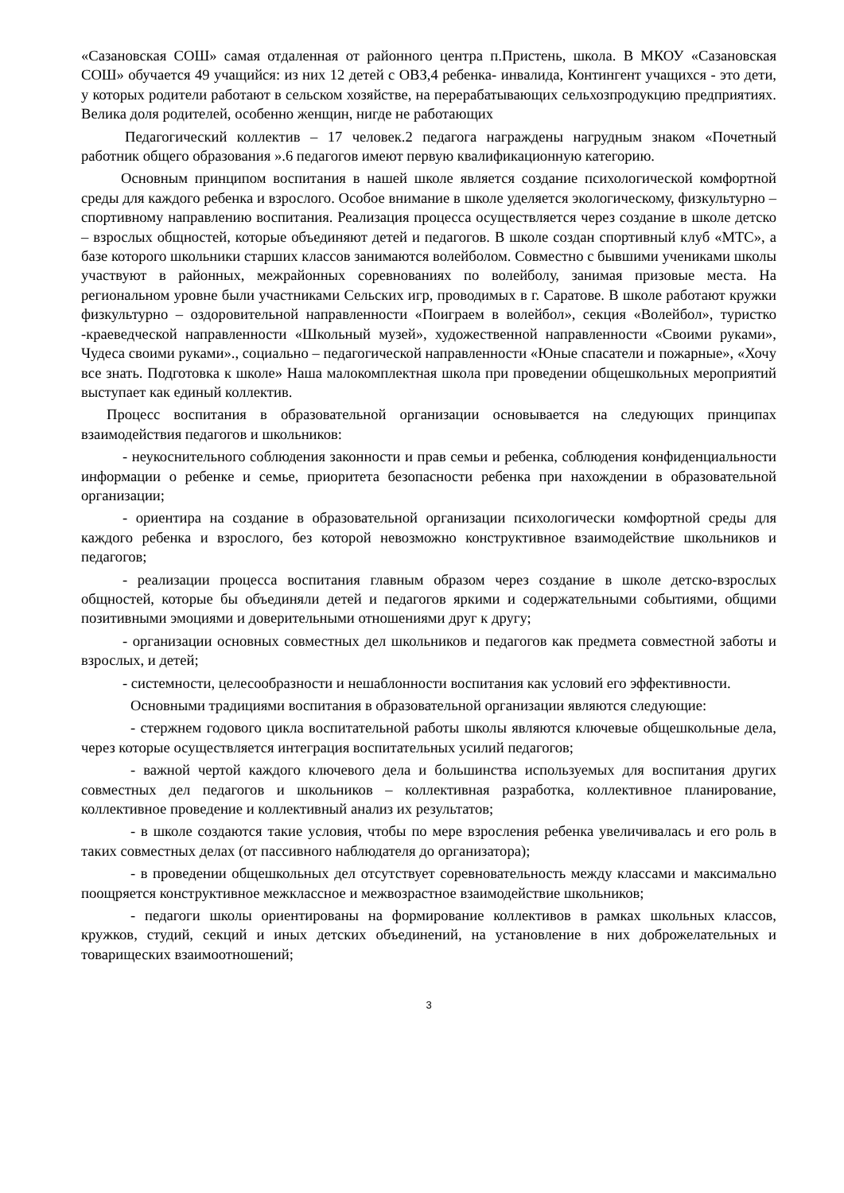«Сазановская СОШ» самая отдаленная от районного центра п.Пристень, школа. В МКОУ «Сазановская СОШ» обучается 49 учащийся: из них 12 детей с ОВЗ,4 ребенка- инвалида, Контингент учащихся - это дети, у которых родители работают в сельском хозяйстве, на перерабатывающих сельхозпродукцию предприятиях. Велика доля родителей, особенно женщин, нигде не работающих
Педагогический коллектив – 17 человек.2 педагога награждены нагрудным знаком «Почетный работник общего образования ».6 педагогов имеют первую квалификационную категорию.
Основным принципом воспитания в нашей школе является создание психологической комфортной среды для каждого ребенка и взрослого. Особое внимание в школе уделяется экологическому, физкультурно – спортивному направлению воспитания. Реализация процесса осуществляется через создание в школе детско – взрослых общностей, которые объединяют детей и педагогов. В школе создан спортивный клуб «МТС», а базе которого школьники старших классов занимаются волейболом. Совместно с бывшими учениками школы участвуют в районных, межрайонных соревнованиях по волейболу, занимая призовые места. На региональном уровне были участниками Сельских игр, проводимых в г. Саратове. В школе работают кружки физкультурно – оздоровительной направленности «Поиграем в волейбол», секция «Волейбол», туристко -краеведческой направленности «Школьный музей», художественной направленности «Своими руками», Чудеса своими руками»., социально – педагогической направленности «Юные спасатели и пожарные», «Хочу все знать. Подготовка к школе» Наша малокомплектная школа при проведении общешкольных мероприятий выступает как единый коллектив.
Процесс воспитания в образовательной организации основывается на следующих принципах взаимодействия педагогов и школьников:
- неукоснительного соблюдения законности и прав семьи и ребенка, соблюдения конфиденциальности информации о ребенке и семье, приоритета безопасности ребенка при нахождении в образовательной организации;
- ориентира на создание в образовательной организации психологически комфортной среды для каждого ребенка и взрослого, без которой невозможно конструктивное взаимодействие школьников и педагогов;
- реализации процесса воспитания главным образом через создание в школе детско-взрослых общностей, которые бы объединяли детей и педагогов яркими и содержательными событиями, общими позитивными эмоциями и доверительными отношениями друг к другу;
- организации основных совместных дел школьников и педагогов как предмета совместной заботы и взрослых, и детей;
- системности, целесообразности и нешаблонности воспитания как условий его эффективности.
Основными традициями воспитания в образовательной организации являются следующие:
- стержнем годового цикла воспитательной работы школы являются ключевые общешкольные дела, через которые осуществляется интеграция воспитательных усилий педагогов;
- важной чертой каждого ключевого дела и большинства используемых для воспитания других совместных дел педагогов и школьников – коллективная разработка, коллективное планирование, коллективное проведение и коллективный анализ их результатов;
- в школе создаются такие условия, чтобы по мере взросления ребенка увеличивалась и его роль в таких совместных делах (от пассивного наблюдателя до организатора);
- в проведении общешкольных дел отсутствует соревновательность между классами и максимально поощряется конструктивное межклассное и межвозрастное взаимодействие школьников;
- педагоги школы ориентированы на формирование коллективов в рамках школьных классов, кружков, студий, секций и иных детских объединений, на установление в них доброжелательных и товарищеских взаимоотношений;
3